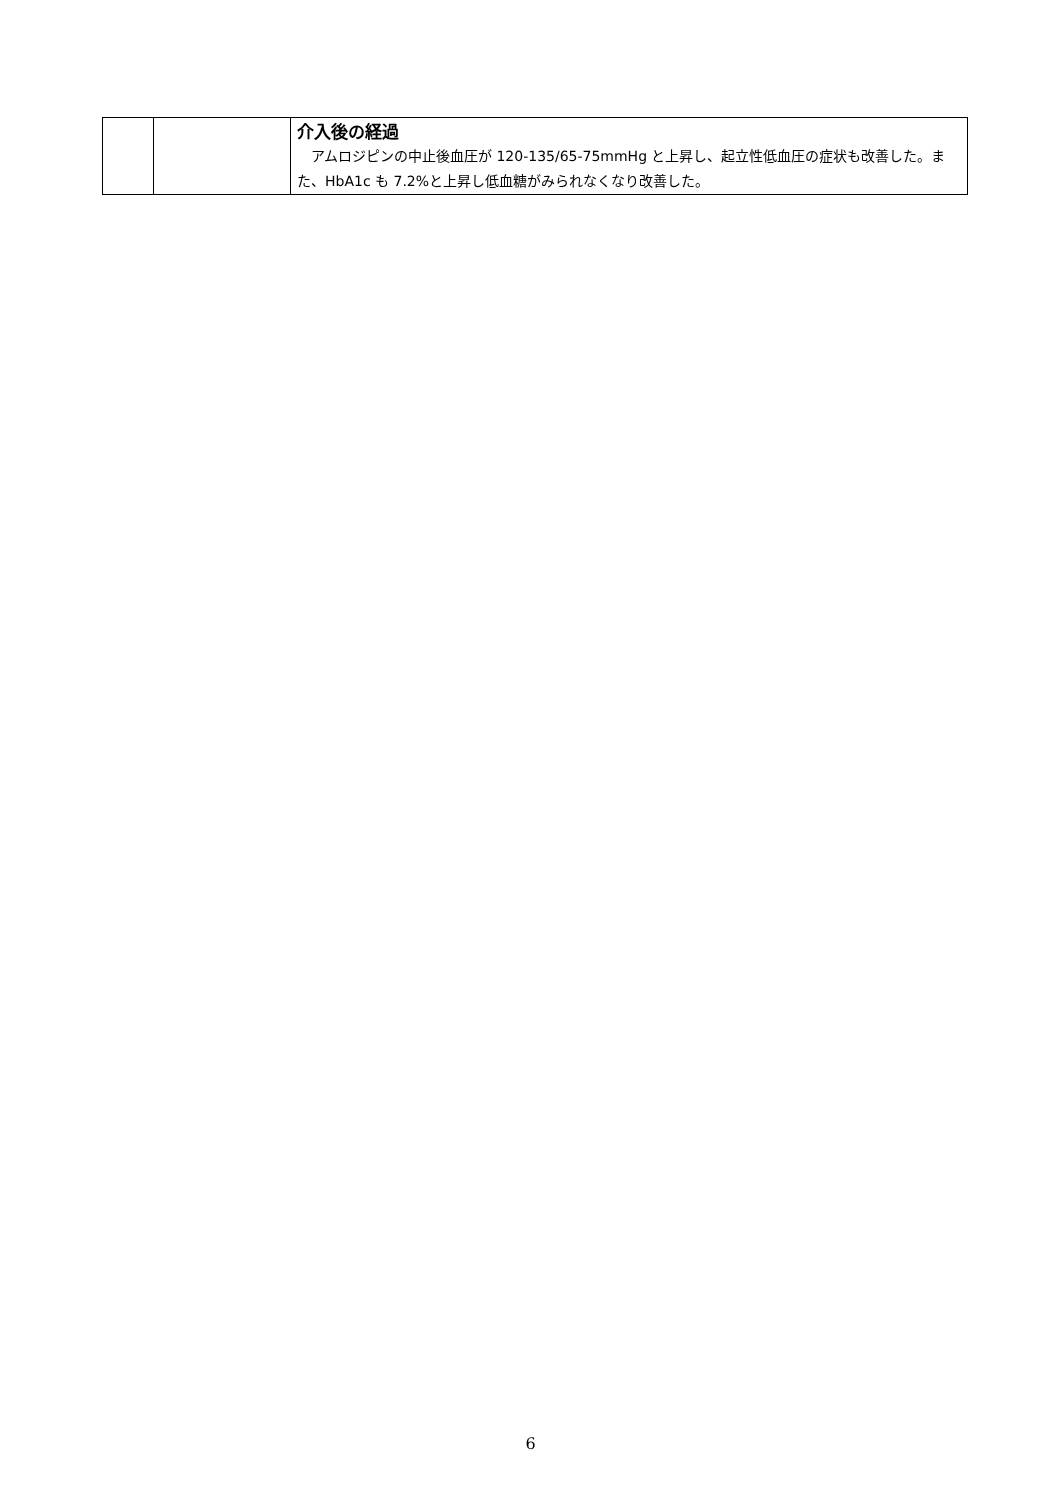| | | 介入後の経過 アムロジピンの中止後血圧が 120-135/65-75mmHg と上昇し、起立性低血圧の症状も改善した。また、HbA1c も 7.2%と上昇し低血糖がみられなくなり改善した。 |
6